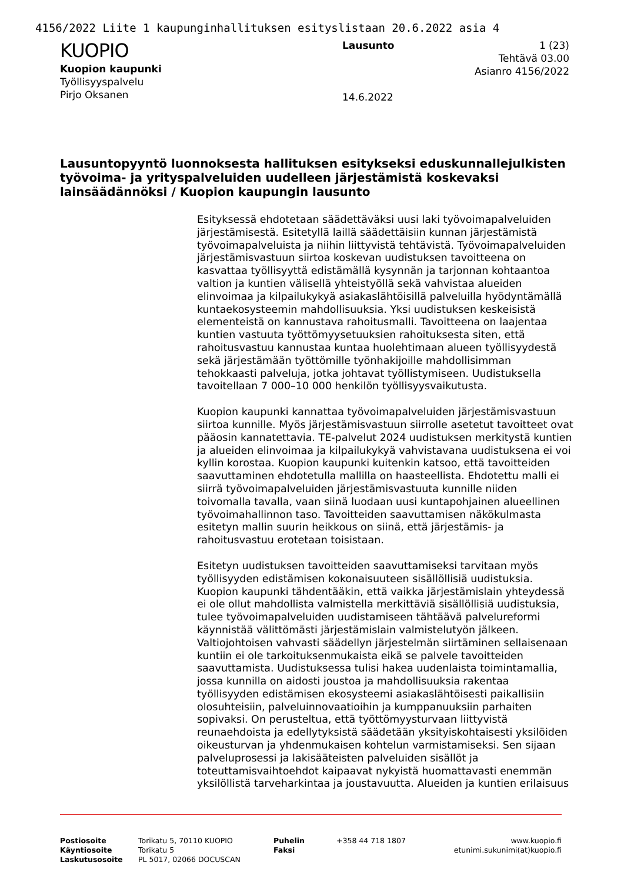4156/2022 Liite 1 kaupunginhallituksen esityslistaan 20.6.2022 asia 4
KUOPIO
Kuopion kaupunki
Työllisyyspalvelu
Pirjo Oksanen
Lausunto
14.6.2022
1 (23)
Tehtävä 03.00
Asianro 4156/2022
Lausuntopyyntö luonnoksesta hallituksen esitykseksi eduskunnallejulkisten työvoima- ja yrityspalveluiden uudelleen järjestämistä koskevaksi lainsäädännöksi / Kuopion kaupungin lausunto
Esityksessä ehdotetaan säädettäväksi uusi laki työvoimapalveluiden järjestämisestä. Esitetyllä laillä säädettäisiin kunnan järjestämistä työvoimapalveluista ja niihin liittyvistä tehtävistä. Työvoimapalveluiden järjestämisvastuun siirtoa koskevan uudistuksen tavoitteena on kasvattaa työllisyyttä edistämällä kysynnän ja tarjonnan kohtaantoa valtion ja kuntien välisellä yhteistyöllä sekä vahvistaa alueiden elinvoimaa ja kilpailukykyä asiakaslähtöisillä palveluilla hyödyntämällä kuntaekosysteemin mahdollisuuksia. Yksi uudistuksen keskeisistä elementeistä on kannustava rahoitusmalli. Tavoitteena on laajentaa kuntien vastuuta työttömyysetuuksien rahoituksesta siten, että rahoitusvastuu kannustaa kuntaa huolehtimaan alueen työllisyydestä sekä järjestämään työttömille työnhakijoille mahdollisimman tehokkaasti palveluja, jotka johtavat työllistymiseen. Uudistuksella tavoitellaan 7 000–10 000 henkilön työllisyysvaikutusta.
Kuopion kaupunki kannattaa työvoimapalveluiden järjestämisvastuun siirtoa kunnille. Myös järjestämisvastuun siirrolle asetetut tavoitteet ovat pääosin kannatettavia. TE-palvelut 2024 uudistuksen merkitystä kuntien ja alueiden elinvoimaa ja kilpailukykyä vahvistavana uudistuksena ei voi kyllin korostaa. Kuopion kaupunki kuitenkin katsoo, että tavoitteiden saavuttaminen ehdotetulla mallilla on haasteellista. Ehdotettu malli ei siirrä työvoimapalveluiden järjestämisvastuuta kunnille niiden toivomalla tavalla, vaan siinä luodaan uusi kuntapohjainen alueellinen työvoimahallinnon taso. Tavoitteiden saavuttamisen näkökulmasta esitetyn mallin suurin heikkous on siinä, että järjestämis- ja rahoitusvastuu erotetaan toisistaan.
Esitetyn uudistuksen tavoitteiden saavuttamiseksi tarvitaan myös työllisyyden edistämisen kokonaisuuteen sisällöllisiä uudistuksia. Kuopion kaupunki tähdentääkin, että vaikka järjestämislain yhteydessä ei ole ollut mahdollista valmistella merkittäviä sisällöllisiä uudistuksia, tulee työvoimapalveluiden uudistamiseen tähtäävä palvelureformi käynnistää välittömästi järjestämislain valmistelutyön jälkeen. Valtiojohtoisen vahvasti säädellyn järjestelmän siirtäminen sellaisenaan kuntiin ei ole tarkoituksenmukaista eikä se palvele tavoitteiden saavuttamista. Uudistuksessa tulisi hakea uudenlaista toimintamallia, jossa kunnilla on aidosti joustoa ja mahdollisuuksia rakentaa työllisyyden edistämisen ekosysteemi asiakaslähtöisesti paikallisiin olosuhteisiin, palveluinnovaatioihin ja kumppanuuksiin parhaiten sopivaksi. On perusteltua, että työttömyysturvaan liittyvistä reunaehdoista ja edellytyksistä säädetään yksityiskohtaisesti yksilöiden oikeusturvan ja yhdenmukaisen kohtelun varmistamiseksi. Sen sijaan palveluprosessi ja lakisääteisten palveluiden sisällöt ja toteuttamisvaihtoehdot kaipaavat nykyistä huomattavasti enemmän yksilöllistä tarveharkintaa ja joustavuutta. Alueiden ja kuntien erilaisuus
| Postiosoite | Torikatu 5, 70110 KUOPIO | Puhelin | +358 44 718 1807 | www.kuopio.fi |
| Käyntiosoite | Torikatu 5 | Faksi | | etunimi.sukunimi(at)kuopio.fi |
| Laskutusosoite | PL 5017, 02066 DOCUSCAN | | | |